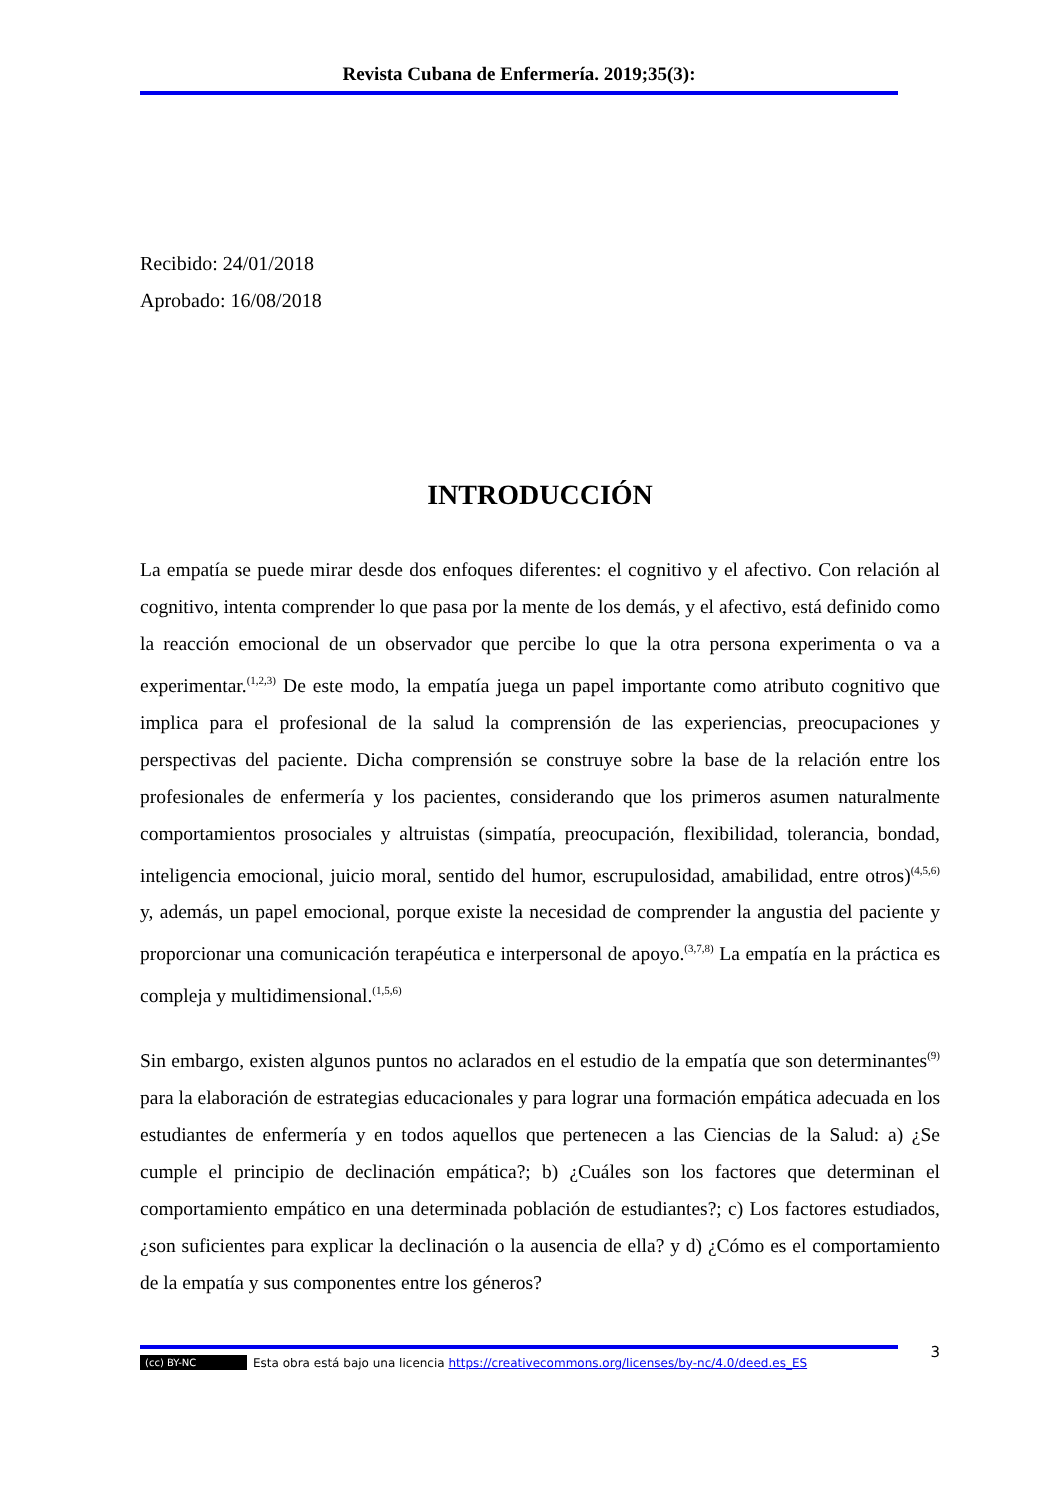Revista Cubana de Enfermería. 2019;35(3):
Recibido: 24/01/2018
Aprobado: 16/08/2018
INTRODUCCIÓN
La empatía se puede mirar desde dos enfoques diferentes: el cognitivo y el afectivo. Con relación al cognitivo, intenta comprender lo que pasa por la mente de los demás, y el afectivo, está definido como la reacción emocional de un observador que percibe lo que la otra persona experimenta o va a experimentar.<sup>(1,2,3)</sup> De este modo, la empatía juega un papel importante como atributo cognitivo que implica para el profesional de la salud la comprensión de las experiencias, preocupaciones y perspectivas del paciente. Dicha comprensión se construye sobre la base de la relación entre los profesionales de enfermería y los pacientes, considerando que los primeros asumen naturalmente comportamientos prosociales y altruistas (simpatía, preocupación, flexibilidad, tolerancia, bondad, inteligencia emocional, juicio moral, sentido del humor, escrupulosidad, amabilidad, entre otros)<sup>(4,5,6)</sup> y, además, un papel emocional, porque existe la necesidad de comprender la angustia del paciente y proporcionar una comunicación terapéutica e interpersonal de apoyo.<sup>(3,7,8)</sup> La empatía en la práctica es compleja y multidimensional.<sup>(1,5,6)</sup>
Sin embargo, existen algunos puntos no aclarados en el estudio de la empatía que son determinantes<sup>(9)</sup> para la elaboración de estrategias educacionales y para lograr una formación empática adecuada en los estudiantes de enfermería y en todos aquellos que pertenecen a las Ciencias de la Salud: a) ¿Se cumple el principio de declinación empática?; b) ¿Cuáles son los factores que determinan el comportamiento empático en una determinada población de estudiantes?; c) Los factores estudiados, ¿son suficientes para explicar la declinación o la ausencia de ella? y d) ¿Cómo es el comportamiento de la empatía y sus componentes entre los géneros?
3
(cc) BY-NC Esta obra está bajo una licencia https://creativecommons.org/licenses/by-nc/4.0/deed.es_ES